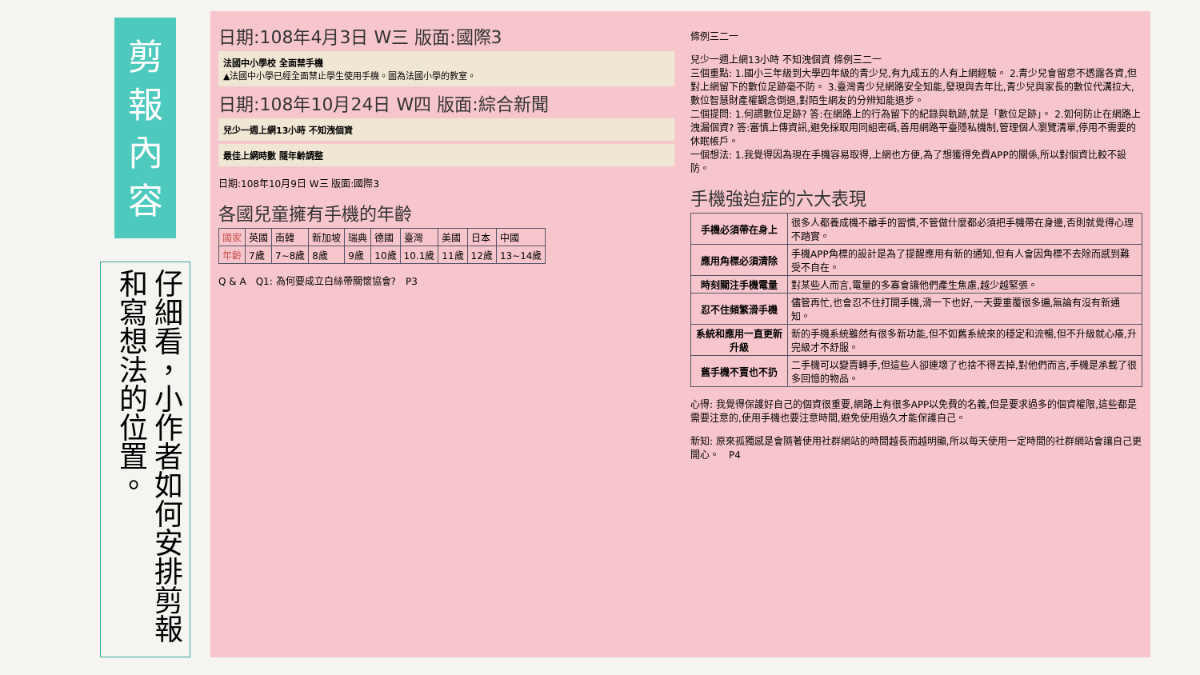剪
報
內
容
仔細看，小作者如何安排剪報和寫想法的位置。
日期:108年4月3日 W三 版面:國際3
法國中小學校 全面禁手機
▲法國中小學已經全面禁止學生使用手機。圖為法國小學的教室。
日期:108年10月24日 W四 版面:綜合新聞
兒少一週上網13小時 不知洩個資
最佳上網時數 隨年齡調整
日期:108年10月9日 W三 版面:國際3
各國兒童擁有手機的年齡
| 國家 | 英國 | 南韓 | 新加坡 | 瑞典 | 德國 | 臺灣 | 美國 | 日本 | 中國 |
| 年齡 | 7歲 | 7~8歲 | 8歲 | 9歲 | 10歲 | 10.1歲 | 11歲 | 12歲 | 13~14歲 |
Q & A　Q1: 為何要成立白絲帶關懷協會?　P3
條例三二一
兒少一週上網13小時 不知洩個資 條例三二一
三個重點: 1.國小三年級到大學四年級的青少兒,有九成五的人有上網經驗。 2.青少兒會留意不透露各資,但對上網留下的數位足跡毫不防。 3.臺灣青少兒網路安全知能,發現與去年比,青少兒與家長的數位代溝拉大,數位智慧財產權觀念倒退,對陌生網友的分辨知能退步。
二個提問: 1.何謂數位足跡? 答:在網路上的行為留下的紀錄與軌跡,就是「數位足跡」。 2.如何防止在網路上洩漏個資? 答:審慎上傳資訊,避免採取用同組密碼,善用網路平臺隱私機制,管理個人瀏覽清單,停用不需要的休眠帳戶。
一個想法: 1.我覺得因為現在手機容易取得,上網也方便,為了想獲得免費APP的關係,所以對個資比較不設防。
手機強迫症的六大表現
| 手機必須帶在身上 | 很多人都養成機不離手的習慣,不管做什麼都必須把手機帶在身邊,否則就覺得心理不踏實。 |
| 應用角標必須清除 | 手機APP角標的設計是為了提醒應用有新的通知,但有人會因角標不去除而感到難受不自在。 |
| 時刻關注手機電量 | 對某些人而言,電量的多寡會讓他們產生焦慮,越少越緊張。 |
| 忍不住頻繁滑手機 | 儘管再忙,也會忍不住打開手機,滑一下也好,一天要重覆很多遍,無論有沒有新通知。 |
| 系統和應用一直更新升級 | 新的手機系統雖然有很多新功能,但不如舊系統來的穩定和流暢,但不升級就心癢,升完級才不舒服。 |
| 舊手機不賣也不扔 | 二手機可以變賣轉手,但這些人卻連壞了也捨不得丟掉,對他們而言,手機是承載了很多回憶的物品。 |
心得: 我覺得保護好自己的個資很重要,網路上有很多APP以免費的名義,但是要求過多的個資權限,這些都是需要注意的,使用手機也要注意時間,避免使用過久才能保護自己。
新知: 原來孤獨感是會隨著使用社群網站的時間越長而越明顯,所以每天使用一定時間的社群網站會讓自己更開心。　P4